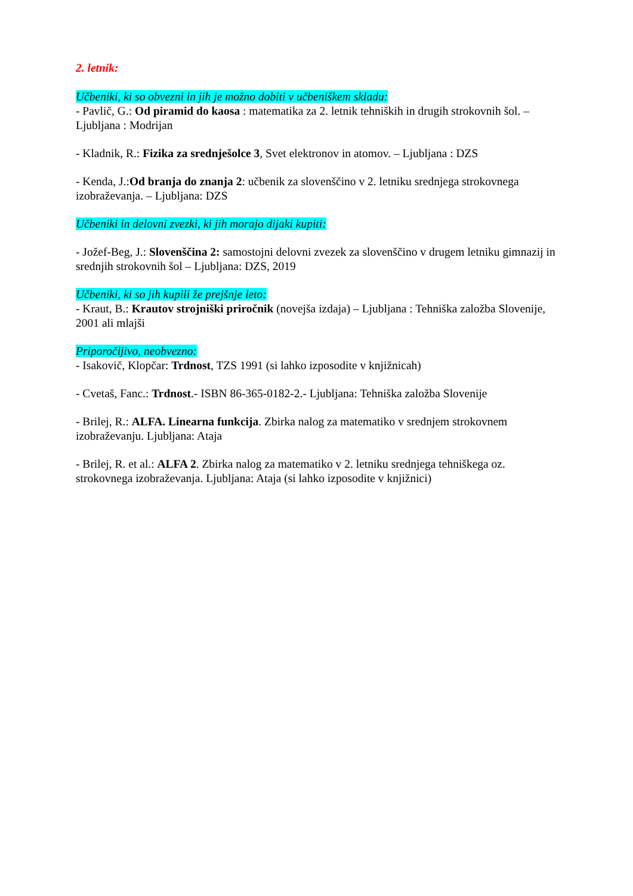2. letnik:
Učbeniki, ki so obvezni in jih je možno dobiti v učbeniškem skladu:
- Pavlič, G.: Od piramid do kaosa : matematika za 2. letnik tehniških in drugih strokovnih šol. – Ljubljana : Modrijan
- Kladnik, R.: Fizika za srednješolce 3, Svet elektronov in atomov. – Ljubljana : DZS
- Kenda, J.:Od branja do znanja 2: učbenik za slovenščino v 2. letniku srednjega strokovnega izobraževanja. – Ljubljana: DZS
Učbeniki in delovni zvezki, ki jih morajo dijaki kupiti:
- Jožef-Beg, J.: Slovenščina 2: samostojni delovni zvezek za slovenščino v drugem letniku gimnazij in srednjih strokovnih šol – Ljubljana: DZS, 2019
Učbeniki, ki so jih kupili že prejšnje leto:
- Kraut, B.: Krautov strojniški priročnik (novejša izdaja) – Ljubljana : Tehniška založba Slovenije, 2001 ali mlajši
Priporočljivo, neobvezno:
- Isakovič, Klopčar: Trdnost, TZS 1991 (si lahko izposodite v knjižnicah)
- Cvetaš, Fanc.: Trdnost.- ISBN 86-365-0182-2.- Ljubljana: Tehniška založba Slovenije
- Brilej, R.: ALFA. Linearna funkcija. Zbirka nalog za matematiko v srednjem strokovnem izobraževanju. Ljubljana: Ataja
- Brilej, R. et al.: ALFA 2. Zbirka nalog za matematiko v 2. letniku srednjega tehniškega oz. strokovnega izobraževanja. Ljubljana: Ataja (si lahko izposodite v knjižnici)